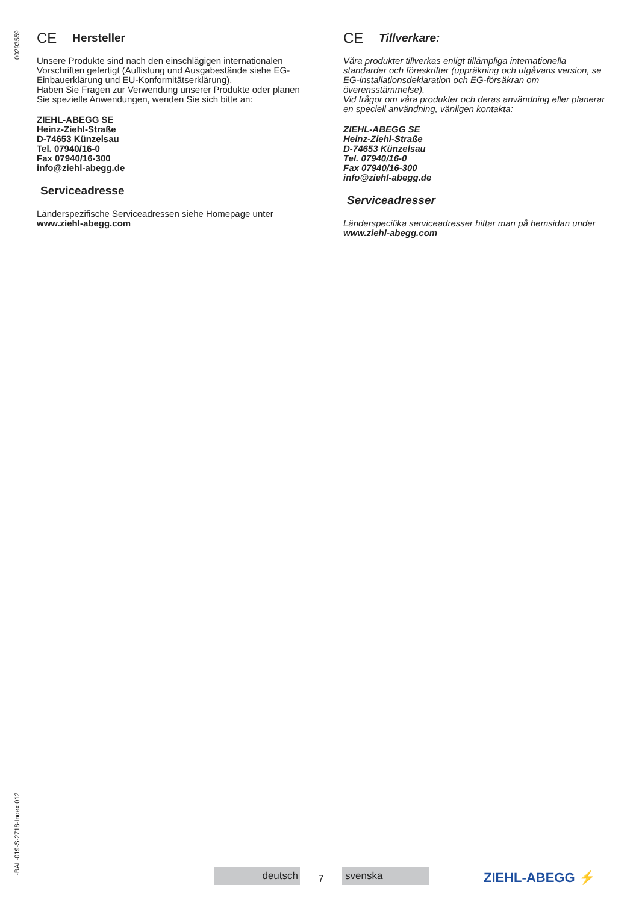00293559
CE Hersteller
Unsere Produkte sind nach den einschlägigen internationalen Vorschriften gefertigt (Auflistung und Ausgabestände siehe EG-Einbauerklärung und EU-Konformitätserklärung).
Haben Sie Fragen zur Verwendung unserer Produkte oder planen Sie spezielle Anwendungen, wenden Sie sich bitte an:
ZIEHL-ABEGG SE
Heinz-Ziehl-Straße
D-74653 Künzelsau
Tel. 07940/16-0
Fax 07940/16-300
info@ziehl-abegg.de
Serviceadresse
Länderspezifische Serviceadressen siehe Homepage unter www.ziehl-abegg.com
CE Tillverkare:
Våra produkter tillverkas enligt tillämpliga internationella standarder och föreskrifter (uppräkning och utgåvans version, se EG-installationsdeklaration och EG-försäkran om överensstämmelse).
Vid frågor om våra produkter och deras användning eller planerar en speciell användning, vänligen kontakta:
ZIEHL-ABEGG SE
Heinz-Ziehl-Straße
D-74653 Künzelsau
Tel. 07940/16-0
Fax 07940/16-300
info@ziehl-abegg.de
Serviceadresser
Länderspecifika serviceadresser hittar man på hemsidan under www.ziehl-abegg.com
L-BAL-019-S-2718-Index 012
deutsch
7
svenska
ZIEHL-ABEGG ⚡